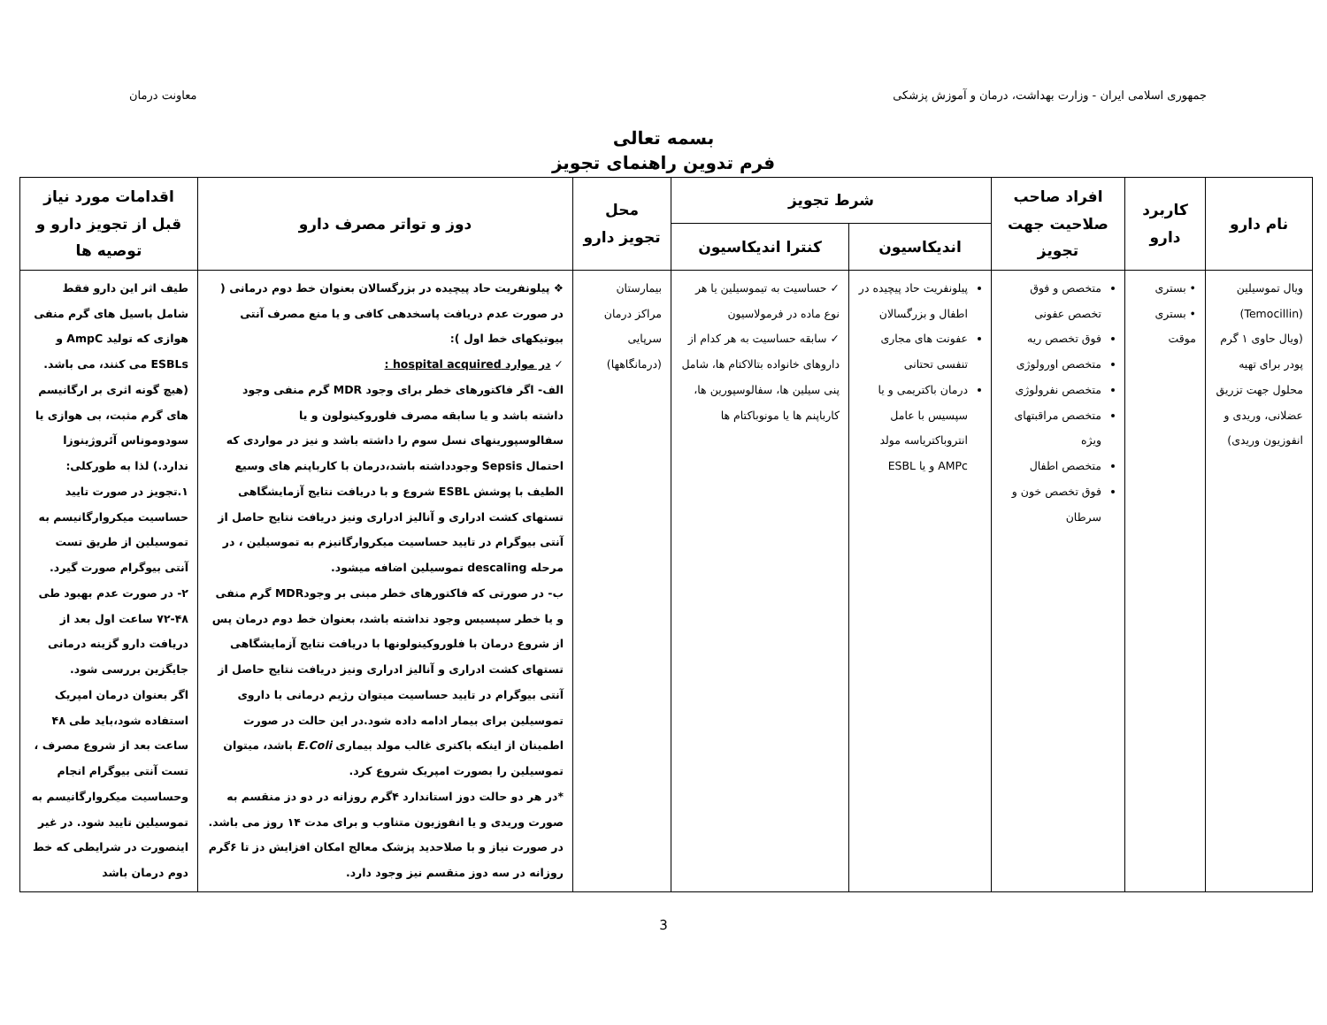جمهوری اسلامی ایران - وزارت بهداشت، درمان و آموزش پزشکی
معاونت درمان
بسمه تعالی
فرم تدوین راهنمای تجویز
| نام دارو | کاربرد دارو | افراد صاحب صلاحیت جهت تجویز | شرط تجویز | | محل تجویز دارو | دوز و تواتر مصرف دارو | اقدامات مورد نیاز قبل از تجویز دارو و توصیه ها |
| --- | --- | --- | --- | --- | --- | --- | --- |
| | | | اندیکاسیون | کنترا اندیکاسیون | | | |
| ویال تموسیلین (Temocillin) (ویال حاوی ۱ گرم پودر برای تهیه محلول جهت تزریق عضلانی، وریدی و انفوزیون وریدی) | • بستری • بستری موقت | متخصص و فوق تخصص عفونی فوق تخصص ریه متخصص اورولوژی متخصص نفرولوژی متخصص مراقبتهای ویژه متخصص اطفال فوق تخصص خون و سرطان | پیلونفریت حاد پیچیده در اطفال و بزرگسالان عفونت های مجاری تنفسی تحتانی درمان باکتریمی و یا سپسیس با عامل انتروباکتریاسه مولد AMPc و یا ESBL | ✓ حساسیت به تیموسیلین یا هر نوع ماده در فرمولاسیون ✓ سابقه حساسیت به هر کدام از داروهای خانواده بتالاکتام ها، شامل پنی سیلین ها، سفالوسپورین ها، کارباپنم ها یا مونوباکتام ها | بیمارستان مراکز درمان سرپایی (درمانگاهها) | ❖ پیلونفریت حاد پیچیده در بزرگسالان بعنوان خط دوم درمانی ( در صورت عدم دریافت پاسخدهی کافی و یا منع مصرف آنتی بیوتیکهای خط اول ): ✓ در موارد hospital acquired : الف- اگر فاکتورهای خطر برای وجود MDR گرم منفی وجود داشته باشد و یا سابقه مصرف فلوروکینولون و یا سفالوسپورینهای نسل سوم را داشته باشد و نیز در مواردی که احتمال Sepsis وجودداشته باشد،درمان با کارباپنم های وسیع الطیف با پوشش ESBL شروع و با دریافت نتایج آزمایشگاهی تستهای کشت ادراری و آنالیز ادراری ونیز دریافت نتایج حاصل از آنتی بیوگرام در تایید حساسیت میکروارگانیزم به تموسیلین ، در مرحله descaling تموسیلین اضافه میشود. ب- در صورتی که فاکتورهای خطر مبنی بر وجودMDR گرم منفی و یا خطر سپسیس وجود نداشته باشد، بعنوان خط دوم درمان پس از شروع درمان با فلوروکینولونها با دریافت نتایج آزمایشگاهی تستهای کشت ادراری و آنالیز ادراری ونیز دریافت نتایج حاصل از آنتی بیوگرام در تایید حساسیت میتوان رژیم درمانی با داروی تموسیلین برای بیمار ادامه داده شود.در این حالت در صورت اطمینان از اینکه باکتری غالب مولد بیماری E.Coli باشد، میتوان تموسیلین را بصورت امپریک شروع کرد. *در هر دو حالت دوز استاندارد ۴گرم روزانه در دو دز منقسم به صورت وریدی و یا انفوزیون متناوب و برای مدت ۱۴ روز می باشد. در صورت نیاز و با صلاحدید پزشک معالج امکان افزایش دز تا ۶گرم روزانه در سه دوز منقسم نیز وجود دارد. | طیف اثر این دارو فقط شامل باسیل های گرم منفی هوازی که تولید AmpC و ESBLs می کنند، می باشد. (هیچ گونه اثری بر ارگانیسم های گرم مثبت، بی هوازی یا سودوموناس آئروژینوزا ندارد.) لذا به طورکلی: ۱.تجویز در صورت تایید حساسیت میکروارگانیسم به تموسیلین از طریق تست آنتی بیوگرام صورت گیرد. ۲- در صورت عدم بهبود طی ۴۸-۷۲ ساعت اول بعد از دریافت دارو گزینه درمانی جایگزین بررسی شود. اگر بعنوان درمان امپریک استفاده شود،باید طی ۴۸ ساعت بعد از شروع مصرف ، تست آنتی بیوگرام انجام وحساسیت میکروارگانیسم به تموسیلین تایید شود. در غیر اینصورت در شرایطی که خط دوم درمان باشد |
3